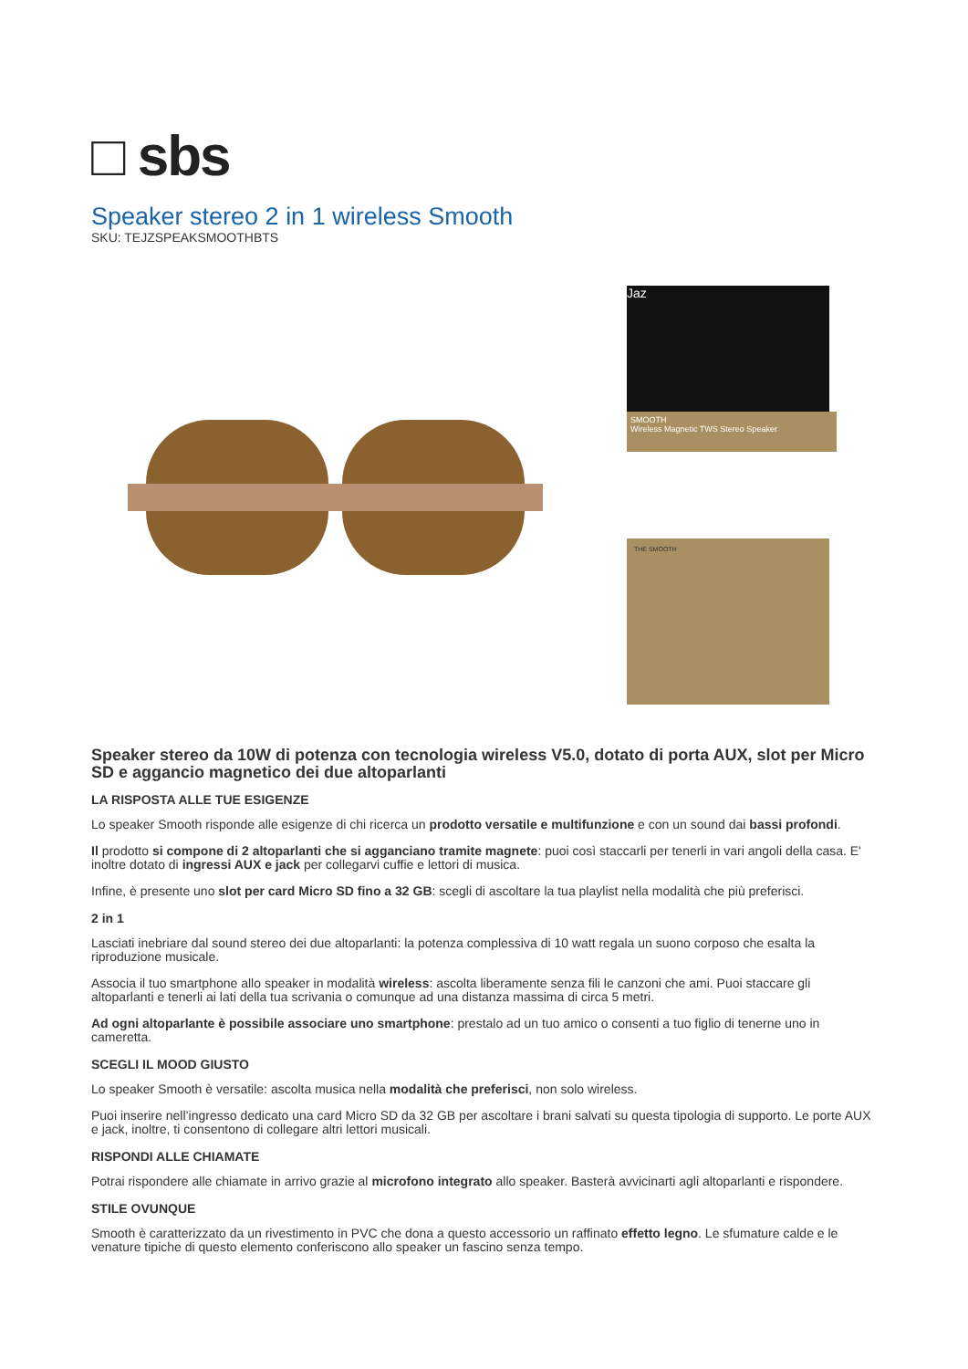□ sbs
Speaker stereo 2 in 1 wireless Smooth
SKU: TEJZSPEAKSMOOTHBTS
Jaz
SMOOTH
Wireless Magnetic TWS Stereo Speaker
THE SMOOTH
Speaker stereo da 10W di potenza con tecnologia wireless V5.0, dotato di porta AUX, slot per Micro SD e aggancio magnetico dei due altoparlanti
LA RISPOSTA ALLE TUE ESIGENZE
Lo speaker Smooth risponde alle esigenze di chi ricerca un prodotto versatile e multifunzione e con un sound dai bassi profondi.
Il prodotto si compone di 2 altoparlanti che si agganciano tramite magnete: puoi così staccarli per tenerli in vari angoli della casa. E' inoltre dotato di ingressi AUX e jack per collegarvi cuffie e lettori di musica.
Infine, è presente uno slot per card Micro SD fino a 32 GB: scegli di ascoltare la tua playlist nella modalità che più preferisci.
2 in 1
Lasciati inebriare dal sound stereo dei due altoparlanti: la potenza complessiva di 10 watt regala un suono corposo che esalta la riproduzione musicale.
Associa il tuo smartphone allo speaker in modalità wireless: ascolta liberamente senza fili le canzoni che ami. Puoi staccare gli altoparlanti e tenerli ai lati della tua scrivania o comunque ad una distanza massima di circa 5 metri.
Ad ogni altoparlante è possibile associare uno smartphone: prestalo ad un tuo amico o consenti a tuo figlio di tenerne uno in cameretta.
SCEGLI IL MOOD GIUSTO
Lo speaker Smooth è versatile: ascolta musica nella modalità che preferisci, non solo wireless.
Puoi inserire nell’ingresso dedicato una card Micro SD da 32 GB per ascoltare i brani salvati su questa tipologia di supporto. Le porte AUX e jack, inoltre, ti consentono di collegare altri lettori musicali.
RISPONDI ALLE CHIAMATE
Potrai rispondere alle chiamate in arrivo grazie al microfono integrato allo speaker. Basterà avvicinarti agli altoparlanti e rispondere.
STILE OVUNQUE
Smooth è caratterizzato da un rivestimento in PVC che dona a questo accessorio un raffinato effetto legno. Le sfumature calde e le venature tipiche di questo elemento conferiscono allo speaker un fascino senza tempo.